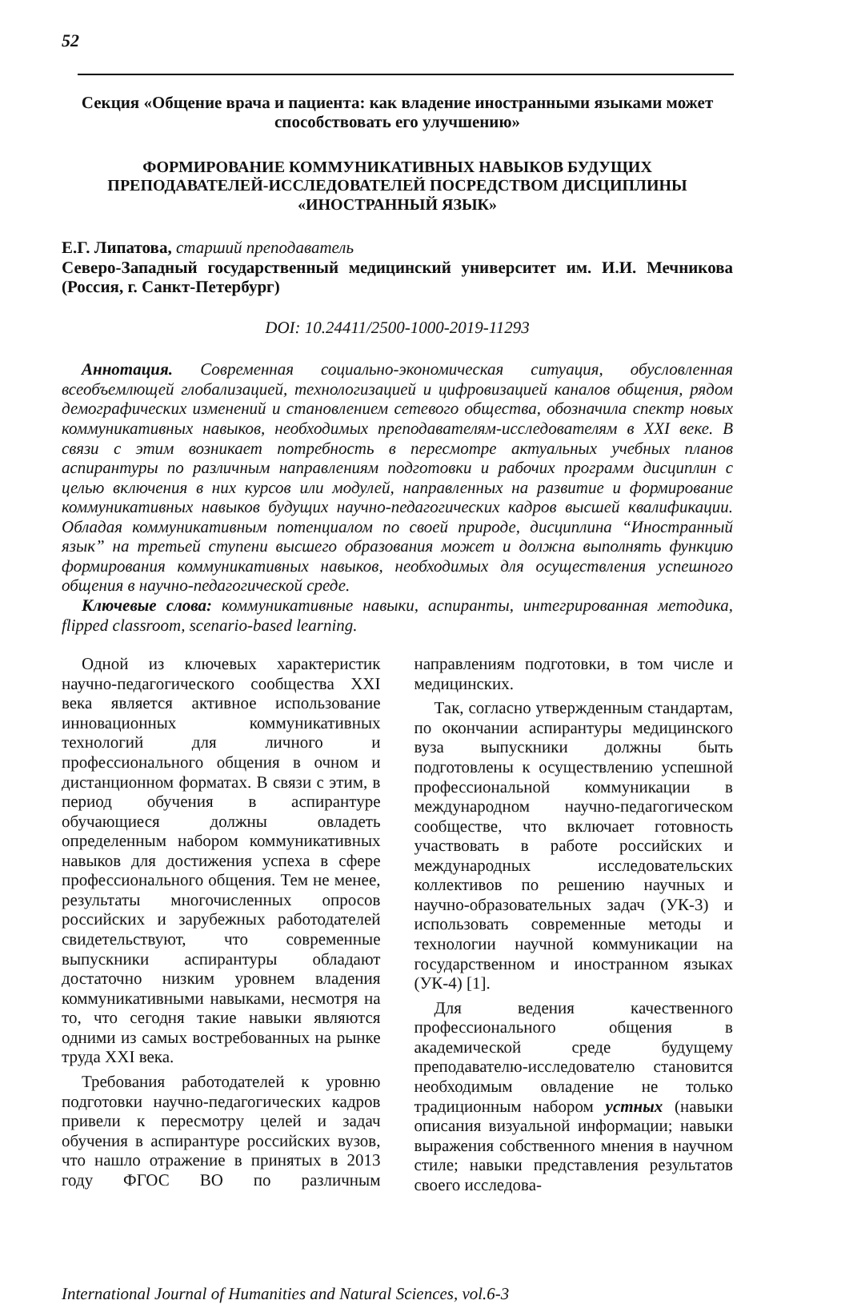52
Секция «Общение врача и пациента: как владение иностранными языками может способствовать его улучшению»
ФОРМИРОВАНИЕ КОММУНИКАТИВНЫХ НАВЫКОВ БУДУЩИХ ПРЕПОДАВАТЕЛЕЙ-ИССЛЕДОВАТЕЛЕЙ ПОСРЕДСТВОМ ДИСЦИПЛИНЫ «ИНОСТРАННЫЙ ЯЗЫК»
Е.Г. Липатова, старший преподаватель
Северо-Западный государственный медицинский университет им. И.И. Мечникова (Россия, г. Санкт-Петербург)
DOI: 10.24411/2500-1000-2019-11293
Аннотация. Современная социально-экономическая ситуация, обусловленная всеобъемлющей глобализацией, технологизацией и цифровизацией каналов общения, рядом демографических изменений и становлением сетевого общества, обозначила спектр новых коммуникативных навыков, необходимых преподавателям-исследователям в XXI веке. В связи с этим возникает потребность в пересмотре актуальных учебных планов аспирантуры по различным направлениям подготовки и рабочих программ дисциплин с целью включения в них курсов или модулей, направленных на развитие и формирование коммуникативных навыков будущих научно-педагогических кадров высшей квалификации. Обладая коммуникативным потенциалом по своей природе, дисциплина “Иностранный язык” на третьей ступени высшего образования может и должна выполнять функцию формирования коммуникативных навыков, необходимых для осуществления успешного общения в научно-педагогической среде.
Ключевые слова: коммуникативные навыки, аспиранты, интегрированная методика, flipped classroom, scenario-based learning.
Одной из ключевых характеристик научно-педагогического сообщества XXI века является активное использование инновационных коммуникативных технологий для личного и профессионального общения в очном и дистанционном форматах. В связи с этим, в период обучения в аспирантуре обучающиеся должны овладеть определенным набором коммуникативных навыков для достижения успеха в сфере профессионального общения. Тем не менее, результаты многочисленных опросов российских и зарубежных работодателей свидетельствуют, что современные выпускники аспирантуры обладают достаточно низким уровнем владения коммуникативными навыками, несмотря на то, что сегодня такие навыки являются одними из самых востребованных на рынке труда XXI века.
Требования работодателей к уровню подготовки научно-педагогических кадров привели к пересмотру целей и задач обучения в аспирантуре российских вузов, что нашло отражение в принятых в 2013 году ФГОС ВО по различным направлениям подготовки, в том числе и медицинских.
Так, согласно утвержденным стандартам, по окончании аспирантуры медицинского вуза выпускники должны быть подготовлены к осуществлению успешной профессиональной коммуникации в международном научно-педагогическом сообществе, что включает готовность участвовать в работе российских и международных исследовательских коллективов по решению научных и научно-образовательных задач (УК-3) и использовать современные методы и технологии научной коммуникации на государственном и иностранном языках (УК-4) [1].
Для ведения качественного профессионального общения в академической среде будущему преподавателю-исследователю становится необходимым овладение не только традиционным набором устных (навыки описания визуальной информации; навыки выражения собственного мнения в научном стиле; навыки представления результатов своего исследова-
International Journal of Humanities and Natural Sciences, vol.6-3